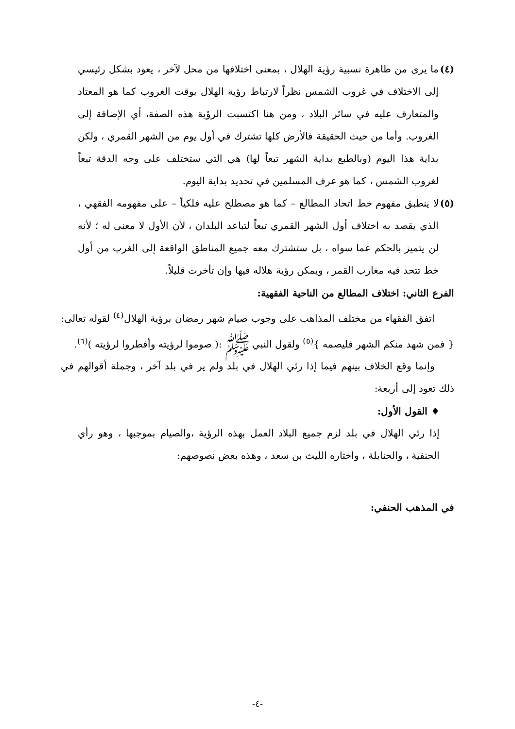(٤)
ما يرى من ظاهرة نسبية رؤية الهلال ، بمعنى اختلافها من محل لآخر ، يعود بشكل رئيسي إلى الاختلاف في غروب الشمس نظراً لارتباط رؤية الهلال بوقت الغروب كما هو المعتاد والمتعارف عليه في سائر البلاد ، ومن هنا اكتسبت الرؤية هذه الصفة، أي الإضافة إلى الغروب. وأما من حيث الحقيقة فالأرض كلها تشترك في أول يوم من الشهر القمري ، ولكن بداية هذا اليوم (وبالطبع بداية الشهر تبعاً لها) هي التي ستختلف على وجه الدقة تبعاً لغروب الشمس ، كما هو عرف المسلمين في تحديد بداية اليوم.
(٥)
لا ينطبق مفهوم خط اتحاد المطالع – كما هو مصطلح عليه فلكياً – على مفهومه الفقهي ، الذي يقصد به اختلاف أول الشهر القمري تبعاً لتباعد البلدان ، لأن الأول لا معنى له ؛ لأنه لن يتميز بالحكم عما سواه ، بل ستشترك معه جميع المناطق الواقعة إلى الغرب من أول خط تتحد فيه مغارب القمر ، ويمكن رؤية هلاله فيها وإن تأخرت قليلاً.
الفرع الثاني: اختلاف المطالع من الناحية الفقهية:
اتفق الفقهاء من مختلف المذاهب على وجوب صيام شهر رمضان برؤية الهلال<sup>(٤)</sup> لقوله تعالى:{ فمن شهد منكم الشهر فليصمه }<sup>(٥)</sup> ولقول النبي ﷺ :( صوموا لرؤيته وأفطروا لرؤيته )<sup>(٦)</sup>.
وإنما وقع الخلاف بينهم فيما إذا رئي الهلال في بلد ولم ير في بلد آخر ، وجملة أقوالهم في ذلك تعود إلى أربعة:
♦ القول الأول:
إذا رئي الهلال في بلد لزم جميع البلاد العمل بهذه الرؤية ،والصيام بموجبها ، وهو رأي الحنفية ، والحنابلة ، واختاره الليث بن سعد ، وهذه بعض نصوصهم:
في المذهب الحنفي:
-٤-